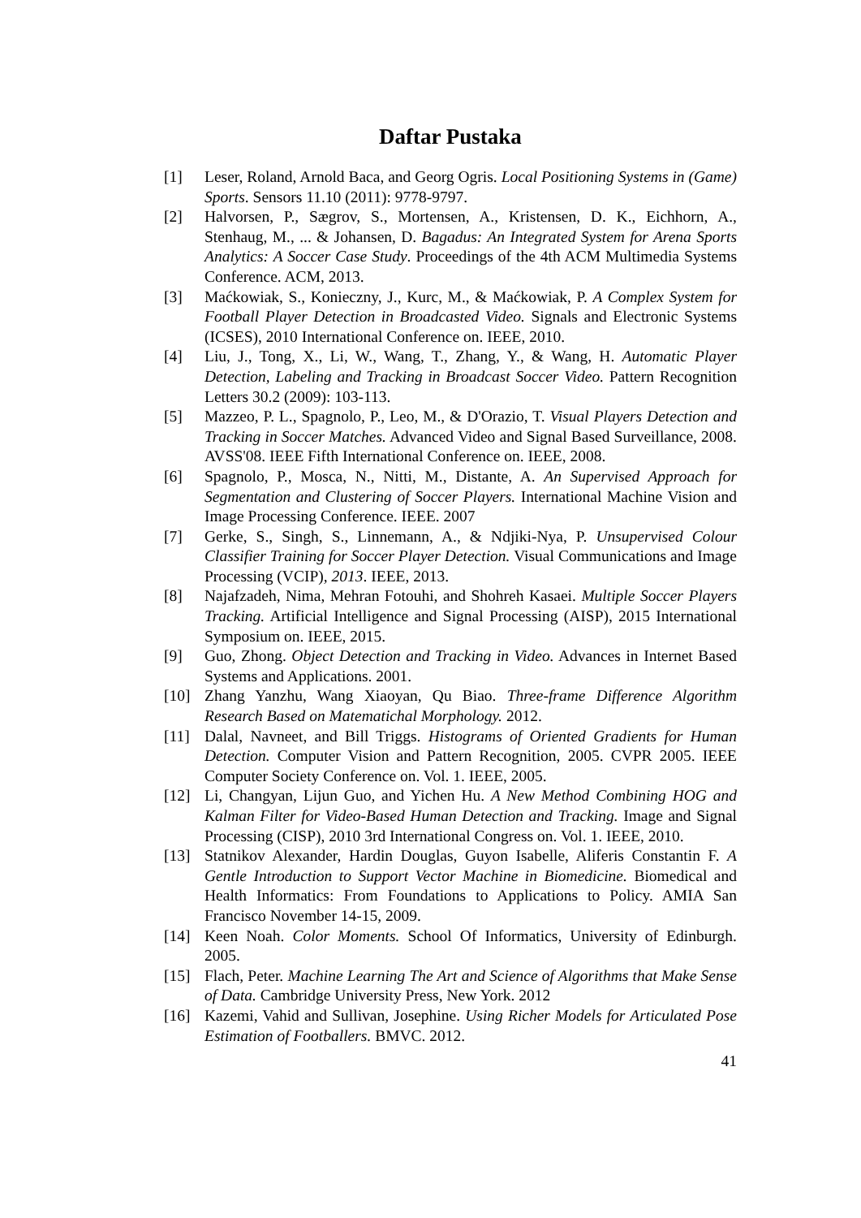Daftar Pustaka
[1] Leser, Roland, Arnold Baca, and Georg Ogris. Local Positioning Systems in (Game) Sports. Sensors 11.10 (2011): 9778-9797.
[2] Halvorsen, P., Sægrov, S., Mortensen, A., Kristensen, D. K., Eichhorn, A., Stenhaug, M., ... & Johansen, D. Bagadus: An Integrated System for Arena Sports Analytics: A Soccer Case Study. Proceedings of the 4th ACM Multimedia Systems Conference. ACM, 2013.
[3] Maćkowiak, S., Konieczny, J., Kurc, M., & Maćkowiak, P. A Complex System for Football Player Detection in Broadcasted Video. Signals and Electronic Systems (ICSES), 2010 International Conference on. IEEE, 2010.
[4] Liu, J., Tong, X., Li, W., Wang, T., Zhang, Y., & Wang, H. Automatic Player Detection, Labeling and Tracking in Broadcast Soccer Video. Pattern Recognition Letters 30.2 (2009): 103-113.
[5] Mazzeo, P. L., Spagnolo, P., Leo, M., & D'Orazio, T. Visual Players Detection and Tracking in Soccer Matches. Advanced Video and Signal Based Surveillance, 2008. AVSS'08. IEEE Fifth International Conference on. IEEE, 2008.
[6] Spagnolo, P., Mosca, N., Nitti, M., Distante, A. An Supervised Approach for Segmentation and Clustering of Soccer Players. International Machine Vision and Image Processing Conference. IEEE. 2007
[7] Gerke, S., Singh, S., Linnemann, A., & Ndjiki-Nya, P. Unsupervised Colour Classifier Training for Soccer Player Detection. Visual Communications and Image Processing (VCIP), 2013. IEEE, 2013.
[8] Najafzadeh, Nima, Mehran Fotouhi, and Shohreh Kasaei. Multiple Soccer Players Tracking. Artificial Intelligence and Signal Processing (AISP), 2015 International Symposium on. IEEE, 2015.
[9] Guo, Zhong. Object Detection and Tracking in Video. Advances in Internet Based Systems and Applications. 2001.
[10] Zhang Yanzhu, Wang Xiaoyan, Qu Biao. Three-frame Difference Algorithm Research Based on Matematichal Morphology. 2012.
[11] Dalal, Navneet, and Bill Triggs. Histograms of Oriented Gradients for Human Detection. Computer Vision and Pattern Recognition, 2005. CVPR 2005. IEEE Computer Society Conference on. Vol. 1. IEEE, 2005.
[12] Li, Changyan, Lijun Guo, and Yichen Hu. A New Method Combining HOG and Kalman Filter for Video-Based Human Detection and Tracking. Image and Signal Processing (CISP), 2010 3rd International Congress on. Vol. 1. IEEE, 2010.
[13] Statnikov Alexander, Hardin Douglas, Guyon Isabelle, Aliferis Constantin F. A Gentle Introduction to Support Vector Machine in Biomedicine. Biomedical and Health Informatics: From Foundations to Applications to Policy. AMIA San Francisco November 14-15, 2009.
[14] Keen Noah. Color Moments. School Of Informatics, University of Edinburgh. 2005.
[15] Flach, Peter. Machine Learning The Art and Science of Algorithms that Make Sense of Data. Cambridge University Press, New York. 2012
[16] Kazemi, Vahid and Sullivan, Josephine. Using Richer Models for Articulated Pose Estimation of Footballers. BMVC. 2012.
41